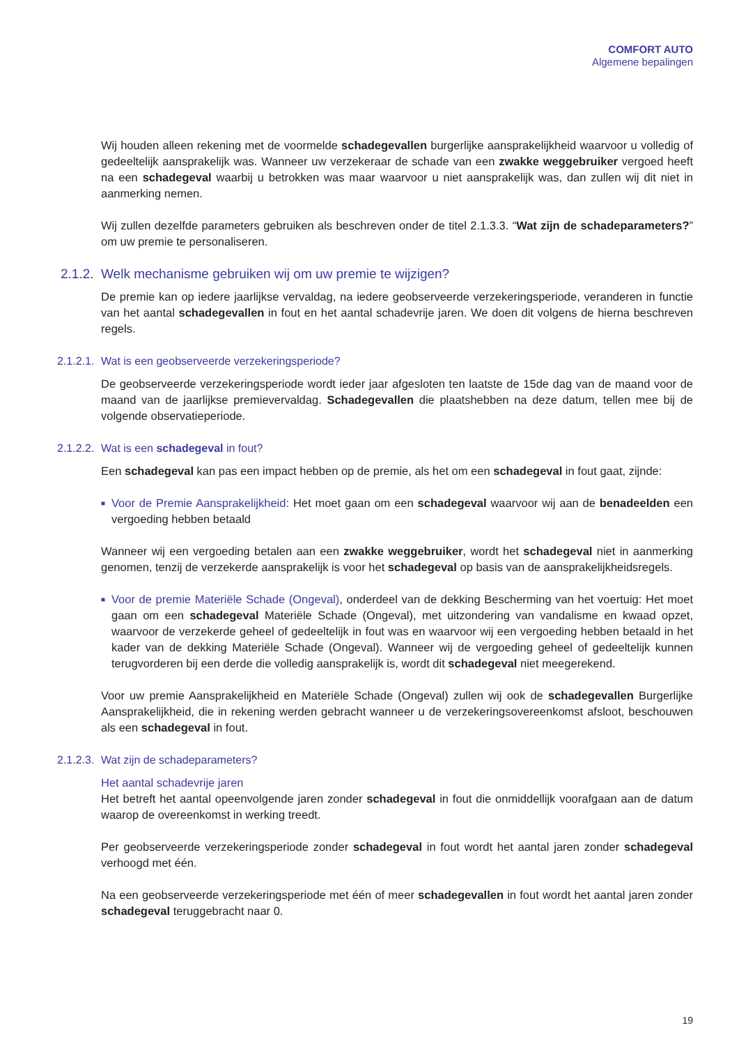COMFORT AUTO
Algemene bepalingen
Wij houden alleen rekening met de voormelde schadegevallen burgerlijke aansprakelijkheid waarvoor u volledig of gedeeltelijk aansprakelijk was. Wanneer uw verzekeraar de schade van een zwakke weggebruiker vergoed heeft na een schadegeval waarbij u betrokken was maar waarvoor u niet aansprakelijk was, dan zullen wij dit niet in aanmerking nemen.
Wij zullen dezelfde parameters gebruiken als beschreven onder de titel 2.1.3.3. “Wat zijn de schadeparameters?” om uw premie te personaliseren.
2.1.2. Welk mechanisme gebruiken wij om uw premie te wijzigen?
De premie kan op iedere jaarlijkse vervaldag, na iedere geobserveerde verzekeringsperiode, veranderen in functie van het aantal schadegevallen in fout en het aantal schadevrije jaren. We doen dit volgens de hierna beschreven regels.
2.1.2.1. Wat is een geobserveerde verzekeringsperiode?
De geobserveerde verzekeringsperiode wordt ieder jaar afgesloten ten laatste de 15de dag van de maand voor de maand van de jaarlijkse premievervaldag. Schadegevallen die plaatshebben na deze datum, tellen mee bij de volgende observatieperiode.
2.1.2.2. Wat is een schadegeval in fout?
Een schadegeval kan pas een impact hebben op de premie, als het om een schadegeval in fout gaat, zijnde:
■ Voor de Premie Aansprakelijkheid: Het moet gaan om een schadegeval waarvoor wij aan de benadeelden een vergoeding hebben betaald
Wanneer wij een vergoeding betalen aan een zwakke weggebruiker, wordt het schadegeval niet in aanmerking genomen, tenzij de verzekerde aansprakelijk is voor het schadegeval op basis van de aansprakelijkheidsregels.
■ Voor de premie Materiële Schade (Ongeval), onderdeel van de dekking Bescherming van het voertuig: Het moet gaan om een schadegeval Materiële Schade (Ongeval), met uitzondering van vandalisme en kwaad opzet, waarvoor de verzekerde geheel of gedeeltelijk in fout was en waarvoor wij een vergoeding hebben betaald in het kader van de dekking Materiële Schade (Ongeval). Wanneer wij de vergoeding geheel of gedeeltelijk kunnen terugvorderen bij een derde die volledig aansprakelijk is, wordt dit schadegeval niet meegerekend.
Voor uw premie Aansprakelijkheid en Materiële Schade (Ongeval) zullen wij ook de schadegevallen Burgerlijke Aansprakelijkheid, die in rekening werden gebracht wanneer u de verzekeringsovereenkomst afsloot, beschouwen als een schadegeval in fout.
2.1.2.3. Wat zijn de schadeparameters?
Het aantal schadevrije jaren
Het betreft het aantal opeenvolgende jaren zonder schadegeval in fout die onmiddellijk voorafgaan aan de datum waarop de overeenkomst in werking treedt.
Per geobserveerde verzekeringsperiode zonder schadegeval in fout wordt het aantal jaren zonder schadegeval verhoogd met één.
Na een geobserveerde verzekeringsperiode met één of meer schadegevallen in fout wordt het aantal jaren zonder schadegeval teruggebracht naar 0.
19